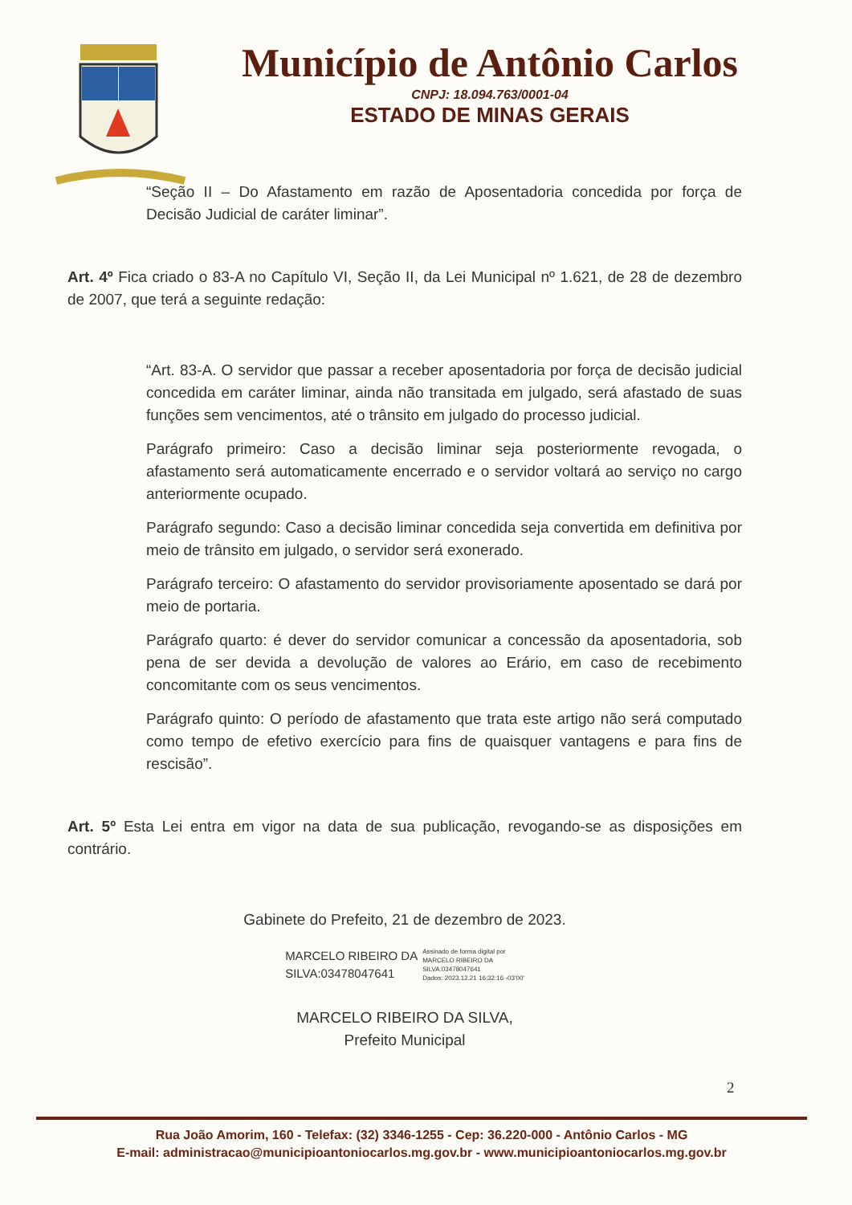Município de Antônio Carlos
CNPJ: 18.094.763/0001-04
ESTADO DE MINAS GERAIS
“Seção II – Do Afastamento em razão de Aposentadoria concedida por força de Decisão Judicial de caráter liminar”.
Art. 4º Fica criado o 83-A no Capítulo VI, Seção II, da Lei Municipal nº 1.621, de 28 de dezembro de 2007, que terá a seguinte redação:
“Art. 83-A. O servidor que passar a receber aposentadoria por força de decisão judicial concedida em caráter liminar, ainda não transitada em julgado, será afastado de suas funções sem vencimentos, até o trânsito em julgado do processo judicial.
Parágrafo primeiro: Caso a decisão liminar seja posteriormente revogada, o afastamento será automaticamente encerrado e o servidor voltará ao serviço no cargo anteriormente ocupado.
Parágrafo segundo: Caso a decisão liminar concedida seja convertida em definitiva por meio de trânsito em julgado, o servidor será exonerado.
Parágrafo terceiro: O afastamento do servidor provisoriamente aposentado se dará por meio de portaria.
Parágrafo quarto: é dever do servidor comunicar a concessão da aposentadoria, sob pena de ser devida a devolução de valores ao Erário, em caso de recebimento concomitante com os seus vencimentos.
Parágrafo quinto: O período de afastamento que trata este artigo não será computado como tempo de efetivo exercício para fins de quaisquer vantagens e para fins de rescisão”.
Art. 5º Esta Lei entra em vigor na data de sua publicação, revogando-se as disposições em contrário.
Gabinete do Prefeito, 21 de dezembro de 2023.
MARCELO RIBEIRO DA
SILVA:03478047641
Assinado de forma digital por
MARCELO RIBEIRO DA
SILVA:03478047641
Dados: 2023.12.21 16:32:16 -03'00'
MARCELO RIBEIRO DA SILVA,
Prefeito Municipal
2
Rua João Amorim, 160 - Telefax: (32) 3346-1255 - Cep: 36.220-000 - Antônio Carlos - MG
E-mail: administracao@municipioantoniocarlos.mg.gov.br - www.municipioantoniocarlos.mg.gov.br